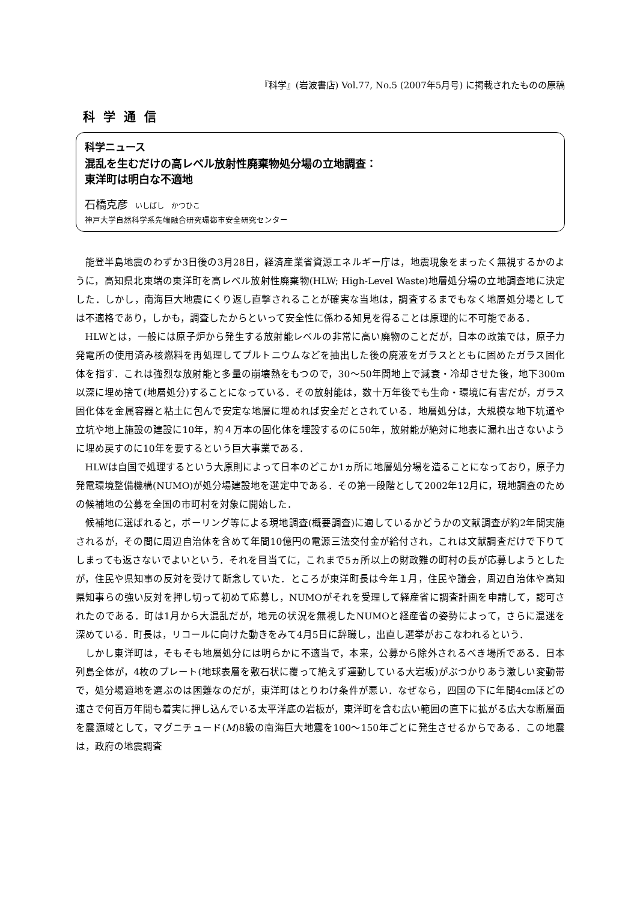『科学』(岩波書店) Vol.77, No.5 (2007年5月号) に掲載されたものの原稿
科学通信
科学ニュース
混乱を生むだけの高レベル放射性廃棄物処分場の立地調査：
東洋町は明白な不適地
石橋克彦 いしばし　かつひこ
神戸大学自然科学系先端融合研究環都市安全研究センター
能登半島地震のわずか3日後の3月28日，経済産業省資源エネルギー庁は，地震現象をまったく無視するかのように，高知県北東端の東洋町を高レベル放射性廃棄物(HLW; High-Level Waste)地層処分場の立地調査地に決定した．しかし，南海巨大地震にくり返し直撃されることが確実な当地は，調査するまでもなく地層処分場としては不適格であり，しかも，調査したからといって安全性に係わる知見を得ることは原理的に不可能である．
HLWとは，一般には原子炉から発生する放射能レベルの非常に高い廃物のことだが，日本の政策では，原子力発電所の使用済み核燃料を再処理してプルトニウムなどを抽出した後の廃液をガラスとともに固めたガラス固化体を指す．これは強烈な放射能と多量の崩壊熱をもつので，30〜50年間地上で減衰・冷却させた後，地下300m以深に埋め捨て(地層処分)することになっている．その放射能は，数十万年後でも生命・環境に有害だが，ガラス固化体を金属容器と粘土に包んで安定な地層に埋めれば安全だとされている．地層処分は，大規模な地下坑道や立坑や地上施設の建設に10年，約４万本の固化体を埋設するのに50年，放射能が絶対に地表に漏れ出さないように埋め戻すのに10年を要するという巨大事業である．
HLWは自国で処理するという大原則によって日本のどこか1ヵ所に地層処分場を造ることになっており，原子力発電環境整備機構(NUMO)が処分場建設地を選定中である．その第一段階として2002年12月に，現地調査のための候補地の公募を全国の市町村を対象に開始した．
候補地に選ばれると，ボーリング等による現地調査(概要調査)に適しているかどうかの文献調査が約2年間実施されるが，その間に周辺自治体を含めて年間10億円の電源三法交付金が給付され，これは文献調査だけで下りてしまっても返さないでよいという．それを目当てに，これまで5ヵ所以上の財政難の町村の長が応募しようとしたが，住民や県知事の反対を受けて断念していた．ところが東洋町長は今年１月，住民や議会，周辺自治体や高知県知事らの強い反対を押し切って初めて応募し，NUMOがそれを受理して経産省に調査計画を申請して，認可されたのである．町は1月から大混乱だが，地元の状況を無視したNUMOと経産省の姿勢によって，さらに混迷を深めている．町長は，リコールに向けた動きをみて4月5日に辞職し，出直し選挙がおこなわれるという．
しかし東洋町は，そもそも地層処分には明らかに不適当で，本来，公募から除外されるべき場所である．日本列島全体が，4枚のプレート(地球表層を敷石状に覆って絶えず運動している大岩板)がぶつかりあう激しい変動帯で，処分場適地を選ぶのは困難なのだが，東洋町はとりわけ条件が悪い．なぜなら，四国の下に年間4cmほどの速さで何百万年間も着実に押し込んでいる太平洋底の岩板が，東洋町を含む広い範囲の直下に拡がる広大な断層面を震源域として，マグニチュード(M)8級の南海巨大地震を100〜150年ごとに発生させるからである．この地震は，政府の地震調査